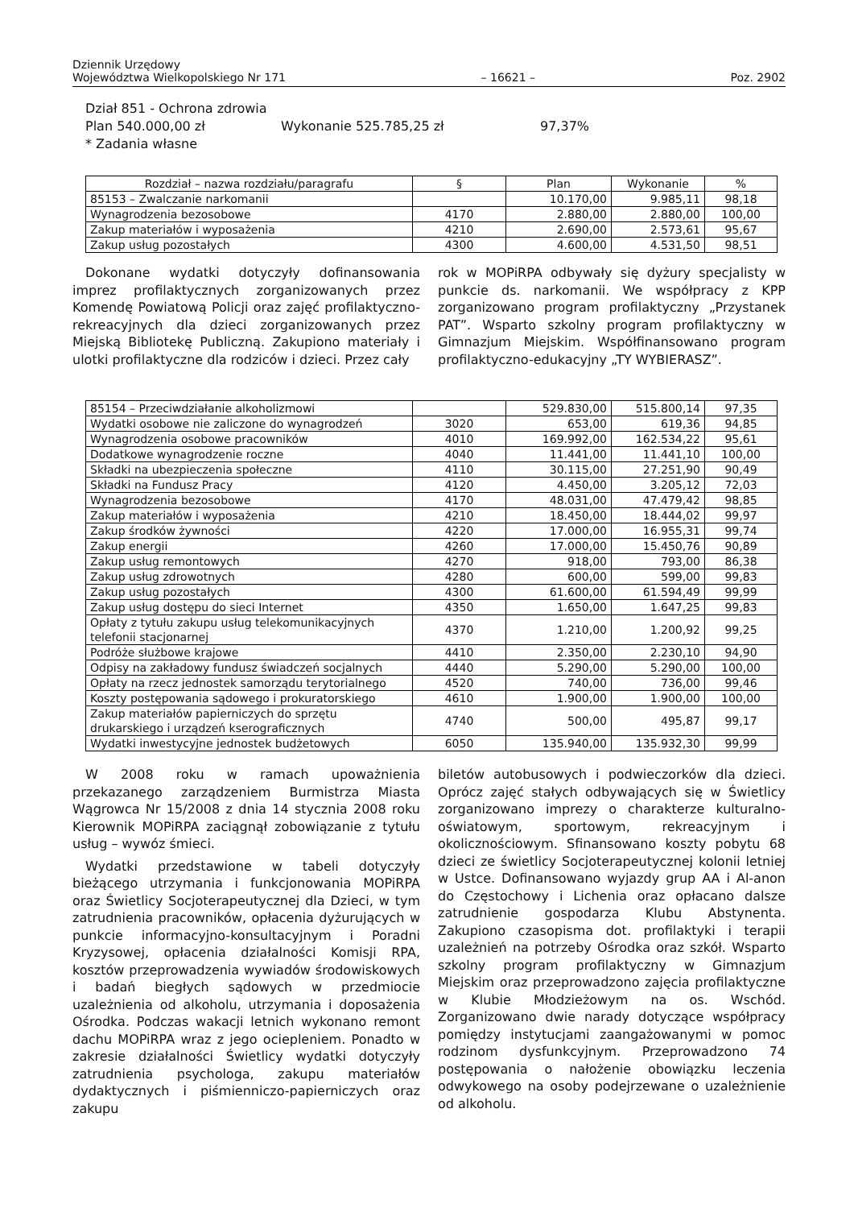Dziennik Urzędowy
Województwa Wielkopolskiego Nr 171 – 16621 – Poz. 2902
Dział 851 - Ochrona zdrowia
Plan 540.000,00 zł Wykonanie 525.785,25 zł 97,37%
* Zadania własne
| Rozdział – nazwa rozdziału/paragrafu | § | Plan | Wykonanie | % |
| --- | --- | --- | --- | --- |
| 85153 – Zwalczanie narkomanii | | 10.170,00 | 9.985,11 | 98,18 |
| Wynagrodzenia bezosobowe | 4170 | 2.880,00 | 2.880,00 | 100,00 |
| Zakup materiałów i wyposażenia | 4210 | 2.690,00 | 2.573,61 | 95,67 |
| Zakup usług pozostałych | 4300 | 4.600,00 | 4.531,50 | 98,51 |
Dokonane wydatki dotyczyły dofinansowania imprez profilaktycznych zorganizowanych przez Komendę Powiatową Policji oraz zajęć profilaktyczno-rekreacyjnych dla dzieci zorganizowanych przez Miejską Bibliotekę Publiczną. Zakupiono materiały i ulotki profilaktyczne dla rodziców i dzieci. Przez cały
rok w MOPiRPA odbywały się dyżury specjalisty w punkcie ds. narkomanii. We współpracy z KPP zorganizowano program profilaktyczny „Przystanek PAT”. Wsparto szkolny program profilaktyczny w Gimnazjum Miejskim. Współfinansowano program profilaktyczno-edukacyjny „TY WYBIERASZ”.
| 85154 – Przeciwdziałanie alkoholizmowi | | 529.830,00 | 515.800,14 | 97,35 |
| Wydatki osobowe nie zaliczone do wynagrodzeń | 3020 | 653,00 | 619,36 | 94,85 |
| Wynagrodzenia osobowe pracowników | 4010 | 169.992,00 | 162.534,22 | 95,61 |
| Dodatkowe wynagrodzenie roczne | 4040 | 11.441,00 | 11.441,10 | 100,00 |
| Składki na ubezpieczenia społeczne | 4110 | 30.115,00 | 27.251,90 | 90,49 |
| Składki na Fundusz Pracy | 4120 | 4.450,00 | 3.205,12 | 72,03 |
| Wynagrodzenia bezosobowe | 4170 | 48.031,00 | 47.479,42 | 98,85 |
| Zakup materiałów i wyposażenia | 4210 | 18.450,00 | 18.444,02 | 99,97 |
| Zakup środków żywności | 4220 | 17.000,00 | 16.955,31 | 99,74 |
| Zakup energii | 4260 | 17.000,00 | 15.450,76 | 90,89 |
| Zakup usług remontowych | 4270 | 918,00 | 793,00 | 86,38 |
| Zakup usług zdrowotnych | 4280 | 600,00 | 599,00 | 99,83 |
| Zakup usług pozostałych | 4300 | 61.600,00 | 61.594,49 | 99,99 |
| Zakup usług dostępu do sieci Internet | 4350 | 1.650,00 | 1.647,25 | 99,83 |
| Opłaty z tytułu zakupu usług telekomunikacyjnych telefonii stacjonarnej | 4370 | 1.210,00 | 1.200,92 | 99,25 |
| Podróże służbowe krajowe | 4410 | 2.350,00 | 2.230,10 | 94,90 |
| Odpisy na zakładowy fundusz świadczeń socjalnych | 4440 | 5.290,00 | 5.290,00 | 100,00 |
| Opłaty na rzecz jednostek samorządu terytorialnego | 4520 | 740,00 | 736,00 | 99,46 |
| Koszty postępowania sądowego i prokuratorskiego | 4610 | 1.900,00 | 1.900,00 | 100,00 |
| Zakup materiałów papierniczych do sprzętu drukarskiego i urządzeń kserograficznych | 4740 | 500,00 | 495,87 | 99,17 |
| Wydatki inwestycyjne jednostek budżetowych | 6050 | 135.940,00 | 135.932,30 | 99,99 |
W 2008 roku w ramach upoważnienia przekazanego zarządzeniem Burmistrza Miasta Wągrowca Nr 15/2008 z dnia 14 stycznia 2008 roku Kierownik MOPiRPA zaciągnął zobowiązanie z tytułu usług – wywóz śmieci.
Wydatki przedstawione w tabeli dotyczyły bieżącego utrzymania i funkcjonowania MOPiRPA oraz Świetlicy Socjoterapeutycznej dla Dzieci, w tym zatrudnienia pracowników, opłacenia dyżurujących w punkcie informacyjno-konsultacyjnym i Poradni Kryzysowej, opłacenia działalności Komisji RPA, kosztów przeprowadzenia wywiadów środowiskowych i badań biegłych sądowych w przedmiocie uzależnienia od alkoholu, utrzymania i doposażenia Ośrodka. Podczas wakacji letnich wykonano remont dachu MOPiRPA wraz z jego ociepleniem. Ponadto w zakresie działalności Świetlicy wydatki dotyczyły zatrudnienia psychologa, zakupu materiałów dydaktycznych i piśmienniczo-papierniczych oraz zakupu
biletów autobusowych i podwieczorków dla dzieci. Oprócz zajęć stałych odbywających się w Świetlicy zorganizowano imprezy o charakterze kulturalno-oświatowym, sportowym, rekreacyjnym i okolicznościowym. Sfinansowano koszty pobytu 68 dzieci ze świetlicy Socjoterapeutycznej kolonii letniej w Ustce. Dofinansowano wyjazdy grup AA i Al-anon do Częstochowy i Lichenia oraz opłacano dalsze zatrudnienie gospodarza Klubu Abstynenta. Zakupiono czasopisma dot. profilaktyki i terapii uzależnień na potrzeby Ośrodka oraz szkół. Wsparto szkolny program profilaktyczny w Gimnazjum Miejskim oraz przeprowadzono zajęcia profilaktyczne w Klubie Młodzieżowym na os. Wschód. Zorganizowano dwie narady dotyczące współpracy pomiędzy instytucjami zaangażowanymi w pomoc rodzinom dysfunkcyjnym. Przeprowadzono 74 postępowania o nałożenie obowiązku leczenia odwykowego na osoby podejrzewane o uzależnienie od alkoholu.